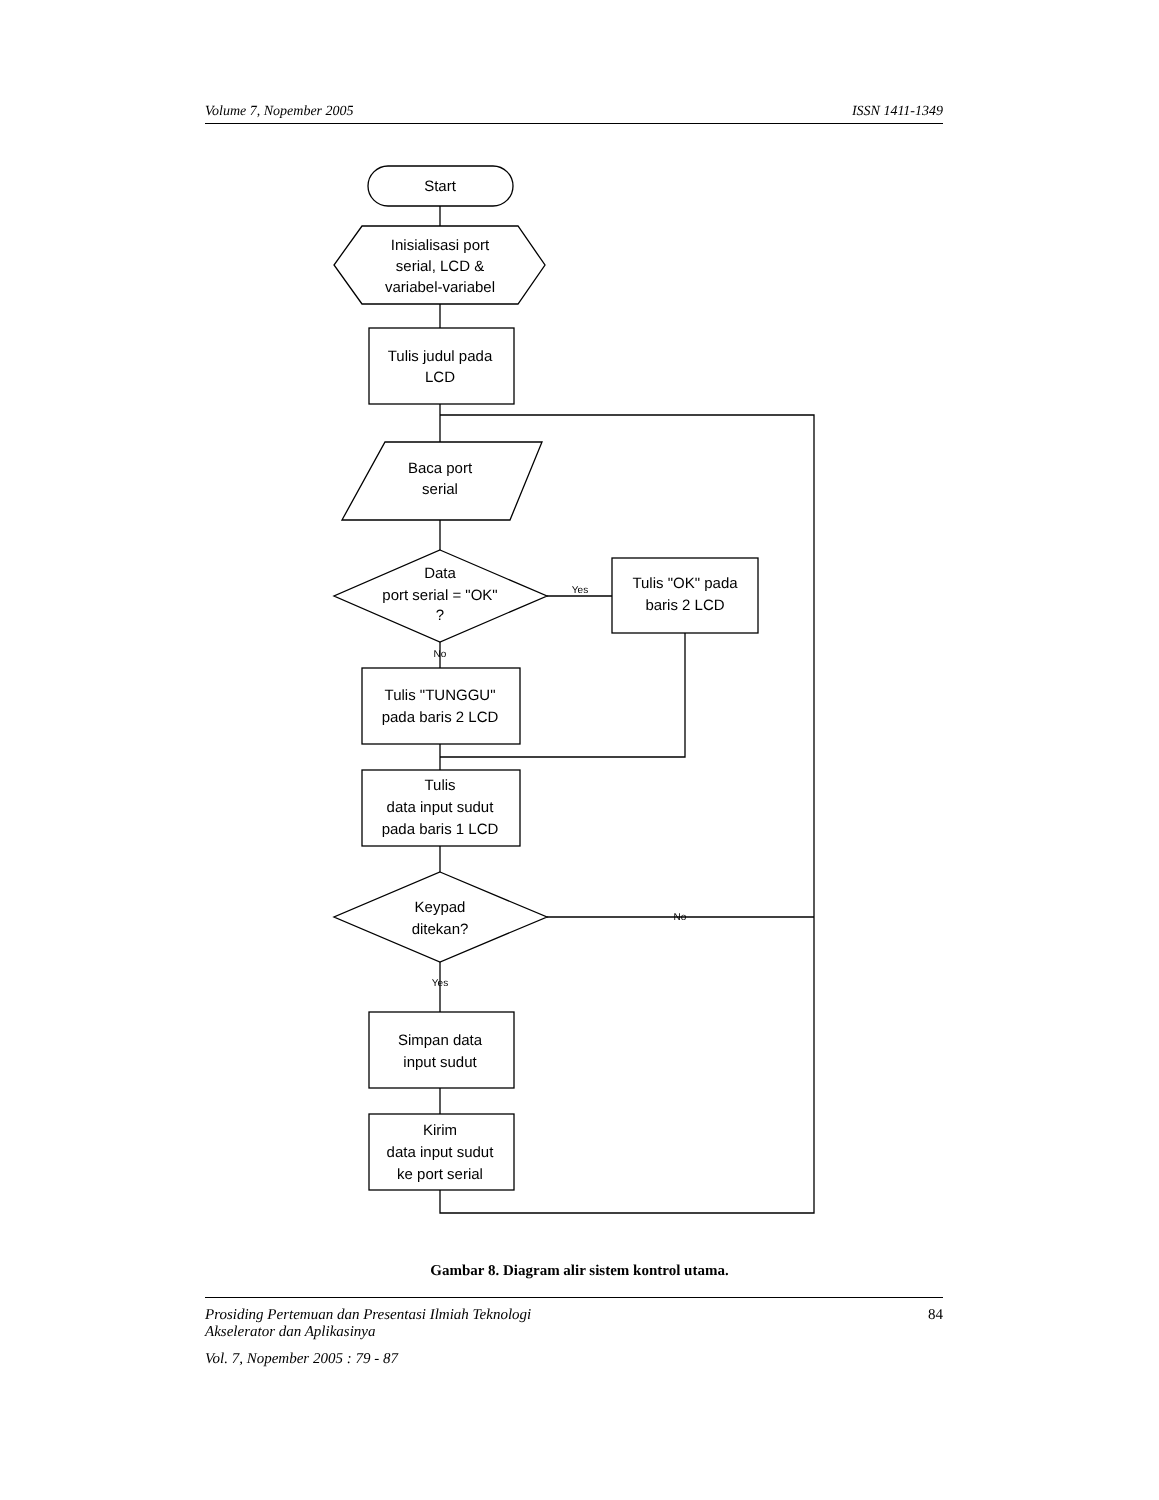Volume 7, Nopember 2005 ISSN 1411-1349
Start
Inisialisasi port
serial, LCD &
variabel-variabel
Tulis judul pada
LCD
Baca port
serial
Data
port serial = "OK"
?
Yes
Tulis "OK" pada
baris 2 LCD
No
Tulis "TUNGGU"
pada baris 2 LCD
Tulis
data input sudut
pada baris 1 LCD
Keypad
ditekan?
No
Yes
Simpan data
input sudut
Kirim
data input sudut
ke port serial
Gambar 8. Diagram alir sistem kontrol utama.
Prosiding Pertemuan dan Presentasi Ilmiah Teknologi
Akselerator dan Aplikasinya 84
Vol. 7, Nopember 2005 : 79 - 87